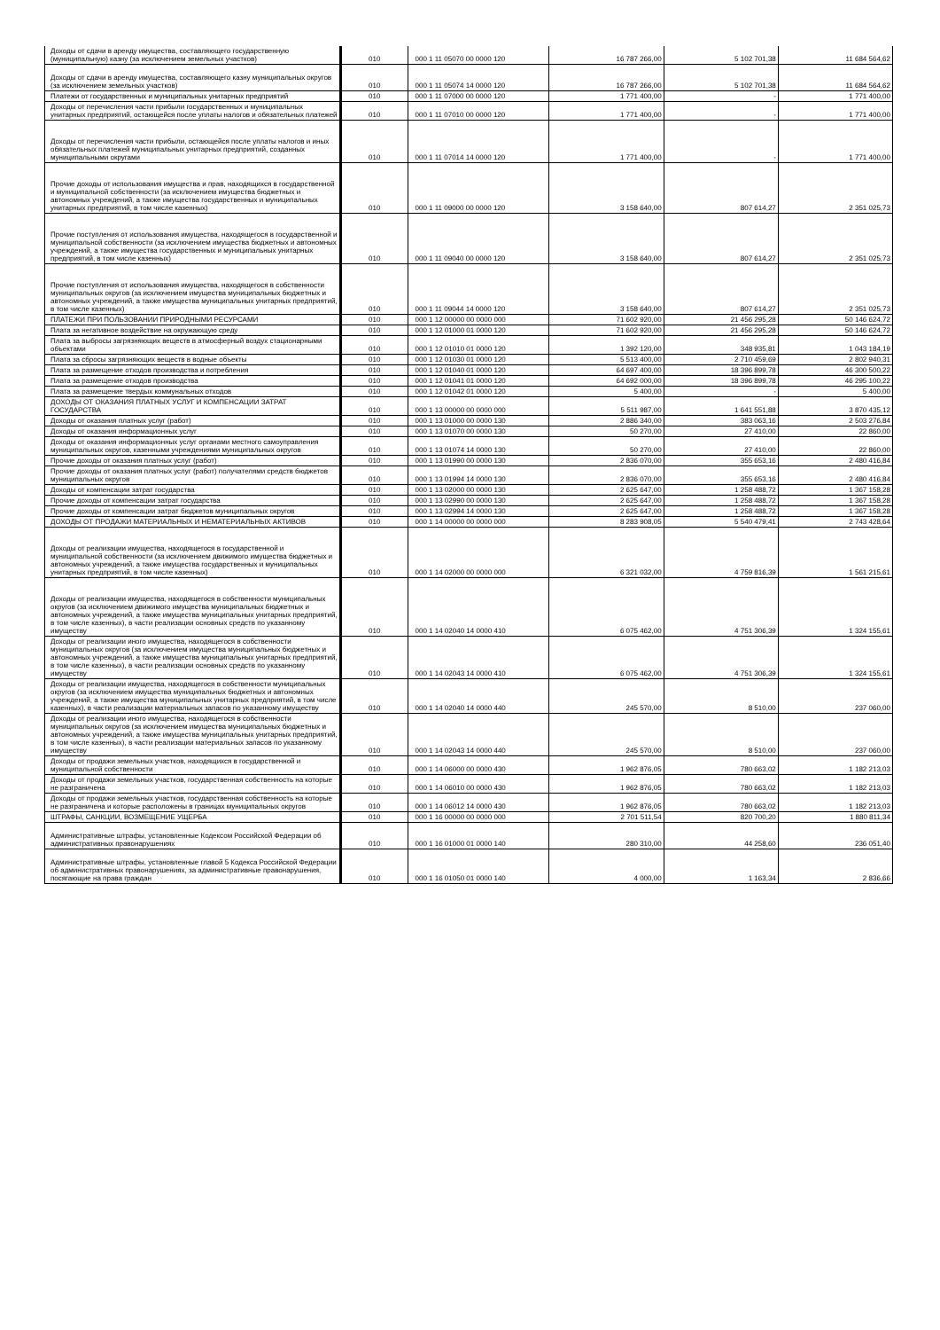| Доходы от сдачи в аренду имущества, составляющего государственную (муниципальную) казну (за исключением земельных участков) | 010 | 000 1 11 05070 00 0000 120 | 16 787 266,00 | 5 102 701,38 | 11 684 564,62 |
| Доходы от сдачи в аренду имущества, составляющего казну муниципальных округов (за исключением земельных участков) | 010 | 000 1 11 05074 14 0000 120 | 16 787 266,00 | 5 102 701,38 | 11 684 564,62 |
| Платежи от государственных и муниципальных унитарных предприятий | 010 | 000 1 11 07000 00 0000 120 | 1 771 400,00 | - | 1 771 400,00 |
| Доходы от перечисления части прибыли государственных и муниципальных унитарных предприятий, остающейся после уплаты налогов и обязательных платежей | 010 | 000 1 11 07010 00 0000 120 | 1 771 400,00 | - | 1 771 400,00 |
| Доходы от перечисления части прибыли, остающейся после уплаты налогов и иных обязательных платежей муниципальных унитарных предприятий, созданных муниципальными округами | 010 | 000 1 11 07014 14 0000 120 | 1 771 400,00 | - | 1 771 400,00 |
| Прочие доходы от использования имущества и прав, находящихся в государственной и муниципальной собственности (за исключением имущества бюджетных и автономных учреждений, а также имущества государственных и муниципальных унитарных предприятий, в том числе казенных) | 010 | 000 1 11 09000 00 0000 120 | 3 158 640,00 | 807 614,27 | 2 351 025,73 |
| Прочие поступления от использования имущества, находящегося в государственной и муниципальной собственности (за исключением имущества бюджетных и автономных учреждений, а также имущества государственных и муниципальных унитарных предприятий, в том числе казенных) | 010 | 000 1 11 09040 00 0000 120 | 3 158 640,00 | 807 614,27 | 2 351 025,73 |
| Прочие поступления от использования имущества, находящегося в собственности муниципальных округов (за исключением имущества муниципальных бюджетных и автономных учреждений, а также имущества муниципальных унитарных предприятий, в том числе казенных) | 010 | 000 1 11 09044 14 0000 120 | 3 158 640,00 | 807 614,27 | 2 351 025,73 |
| ПЛАТЕЖИ ПРИ ПОЛЬЗОВАНИИ ПРИРОДНЫМИ РЕСУРСАМИ | 010 | 000 1 12 00000 00 0000 000 | 71 602 920,00 | 21 456 295,28 | 50 146 624,72 |
| Плата за негативное воздействие на окружающую среду | 010 | 000 1 12 01000 01 0000 120 | 71 602 920,00 | 21 456 295,28 | 50 146 624,72 |
| Плата за выбросы загрязняющих веществ в атмосферный воздух стационарными объектами | 010 | 000 1 12 01010 01 0000 120 | 1 392 120,00 | 348 935,81 | 1 043 184,19 |
| Плата за сбросы загрязняющих веществ в водные объекты | 010 | 000 1 12 01030 01 0000 120 | 5 513 400,00 | 2 710 459,69 | 2 802 940,31 |
| Плата за размещение отходов производства и потребления | 010 | 000 1 12 01040 01 0000 120 | 64 697 400,00 | 18 396 899,78 | 46 300 500,22 |
| Плата за размещение отходов производства | 010 | 000 1 12 01041 01 0000 120 | 64 692 000,00 | 18 396 899,78 | 46 295 100,22 |
| Плата за размещение твердых коммунальных отходов | 010 | 000 1 12 01042 01 0000 120 | 5 400,00 | - | 5 400,00 |
| ДОХОДЫ ОТ ОКАЗАНИЯ ПЛАТНЫХ УСЛУГ И КОМПЕНСАЦИИ ЗАТРАТ ГОСУДАРСТВА | 010 | 000 1 13 00000 00 0000 000 | 5 511 987,00 | 1 641 551,88 | 3 870 435,12 |
| Доходы от оказания платных услуг (работ) | 010 | 000 1 13 01000 00 0000 130 | 2 886 340,00 | 383 063,16 | 2 503 276,84 |
| Доходы от оказания информационных услуг | 010 | 000 1 13 01070 00 0000 130 | 50 270,00 | 27 410,00 | 22 860,00 |
| Доходы от оказания информационных услуг органами местного самоуправления муниципальных округов, казенными учреждениями муниципальных округов | 010 | 000 1 13 01074 14 0000 130 | 50 270,00 | 27 410,00 | 22 860,00 |
| Прочие доходы от оказания платных услуг (работ) | 010 | 000 1 13 01990 00 0000 130 | 2 836 070,00 | 355 653,16 | 2 480 416,84 |
| Прочие доходы от оказания платных услуг (работ) получателями средств бюджетов муниципальных округов | 010 | 000 1 13 01994 14 0000 130 | 2 836 070,00 | 355 653,16 | 2 480 416,84 |
| Доходы от компенсации затрат государства | 010 | 000 1 13 02000 00 0000 130 | 2 625 647,00 | 1 258 488,72 | 1 367 158,28 |
| Прочие доходы от компенсации затрат государства | 010 | 000 1 13 02990 00 0000 130 | 2 625 647,00 | 1 258 488,72 | 1 367 158,28 |
| Прочие доходы от компенсации затрат бюджетов муниципальных округов | 010 | 000 1 13 02994 14 0000 130 | 2 625 647,00 | 1 258 488,72 | 1 367 158,28 |
| ДОХОДЫ ОТ ПРОДАЖИ МАТЕРИАЛЬНЫХ И НЕМАТЕРИАЛЬНЫХ АКТИВОВ | 010 | 000 1 14 00000 00 0000 000 | 8 283 908,05 | 5 540 479,41 | 2 743 428,64 |
| Доходы от реализации имущества, находящегося в государственной и муниципальной собственности (за исключением движимого имущества бюджетных и автономных учреждений, а также имущества государственных и муниципальных унитарных предприятий, в том числе казенных) | 010 | 000 1 14 02000 00 0000 000 | 6 321 032,00 | 4 759 816,39 | 1 561 215,61 |
| Доходы от реализации имущества, находящегося в собственности муниципальных округов (за исключением движимого имущества муниципальных бюджетных и автономных учреждений, а также имущества муниципальных унитарных предприятий, в том числе казенных), в части реализации основных средств по указанному имуществу | 010 | 000 1 14 02040 14 0000 410 | 6 075 462,00 | 4 751 306,39 | 1 324 155,61 |
| Доходы от реализации иного имущества, находящегося в собственности муниципальных округов (за исключением имущества муниципальных бюджетных и автономных учреждений, а также имущества муниципальных унитарных предприятий, в том числе казенных), в части реализации основных средств по указанному имуществу | 010 | 000 1 14 02043 14 0000 410 | 6 075 462,00 | 4 751 306,39 | 1 324 155,61 |
| Доходы от реализации имущества, находящегося в собственности муниципальных округов (за исключением имущества муниципальных бюджетных и автономных учреждений, а также имущества муниципальных унитарных предприятий, в том числе казенных), в части реализации материальных запасов по указанному имуществу | 010 | 000 1 14 02040 14 0000 440 | 245 570,00 | 8 510,00 | 237 060,00 |
| Доходы от реализации иного имущества, находящегося в собственности муниципальных округов (за исключением имущества муниципальных бюджетных и автономных учреждений, а также имущества муниципальных унитарных предприятий, в том числе казенных), в части реализации материальных запасов по указанному имуществу | 010 | 000 1 14 02043 14 0000 440 | 245 570,00 | 8 510,00 | 237 060,00 |
| Доходы от продажи земельных участков, находящихся в государственной и муниципальной собственности | 010 | 000 1 14 06000 00 0000 430 | 1 962 876,05 | 780 663,02 | 1 182 213,03 |
| Доходы от продажи земельных участков, государственная собственность на которые не разграничена | 010 | 000 1 14 06010 00 0000 430 | 1 962 876,05 | 780 663,02 | 1 182 213,03 |
| Доходы от продажи земельных участков, государственная собственность на которые не разграничена и которые расположены в границах муниципальных округов | 010 | 000 1 14 06012 14 0000 430 | 1 962 876,05 | 780 663,02 | 1 182 213,03 |
| ШТРАФЫ, САНКЦИИ, ВОЗМЕЩЕНИЕ УЩЕРБА | 010 | 000 1 16 00000 00 0000 000 | 2 701 511,54 | 820 700,20 | 1 880 811,34 |
| Административные штрафы, установленные Кодексом Российской Федерации об административных правонарушениях | 010 | 000 1 16 01000 01 0000 140 | 280 310,00 | 44 258,60 | 236 051,40 |
| Административные штрафы, установленные главой 5 Кодекса Российской Федерации об административных правонарушениях, за административные правонарушения, посягающие на права граждан | 010 | 000 1 16 01050 01 0000 140 | 4 000,00 | 1 163,34 | 2 836,66 |